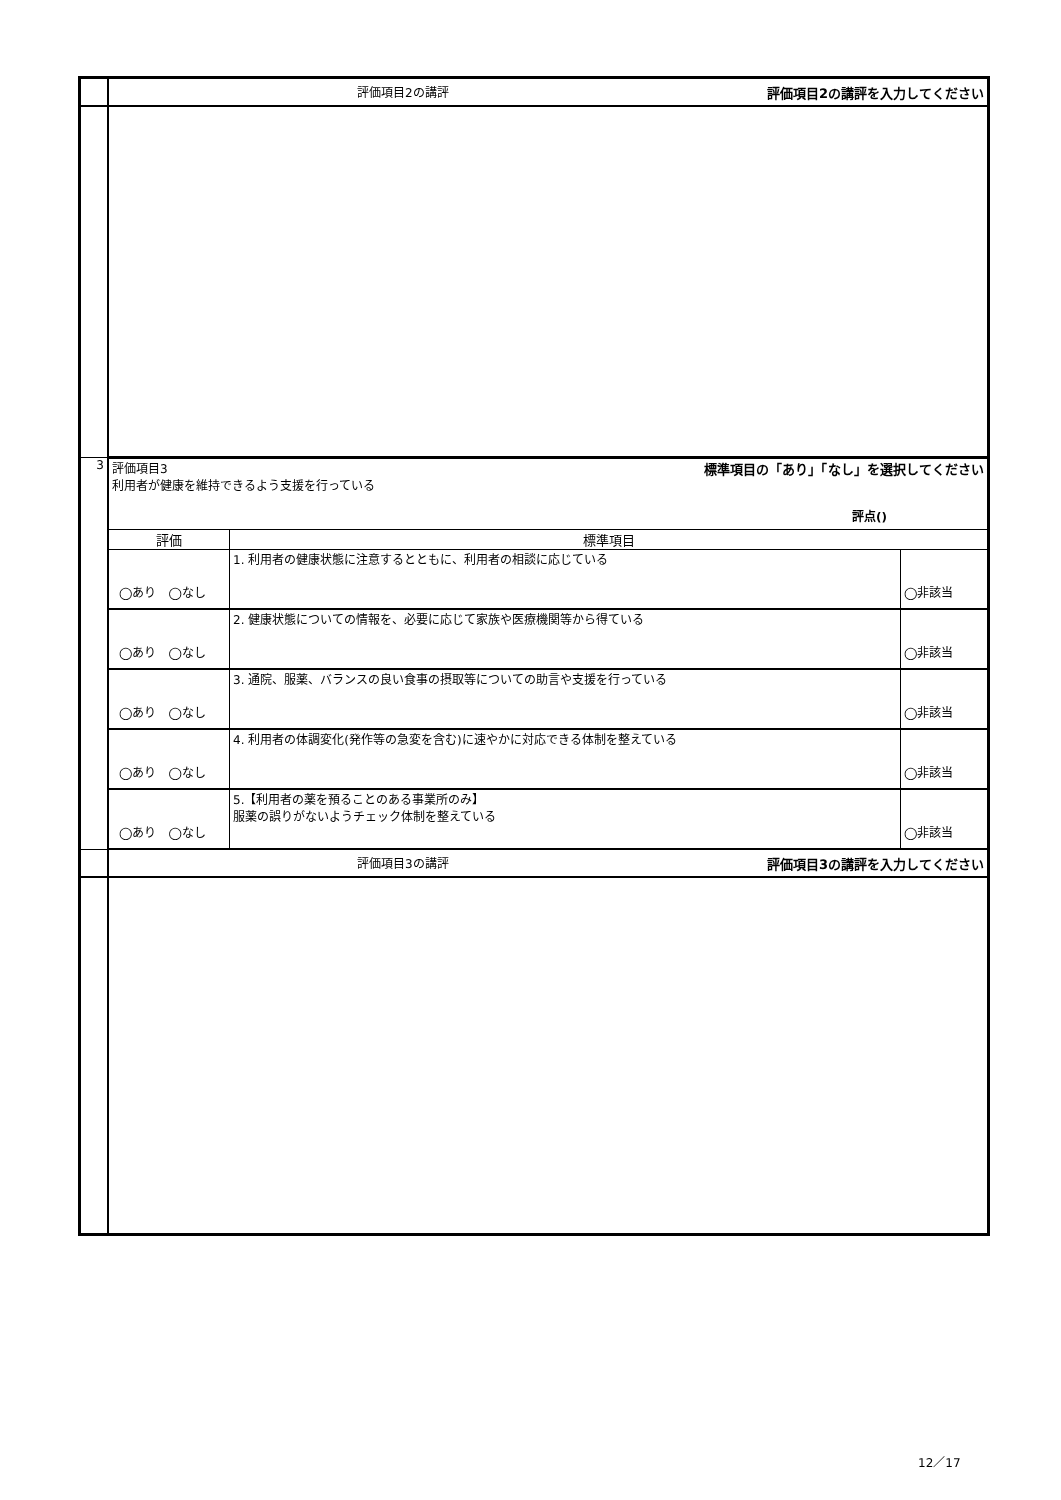| | 評価項目2の講評 評価項目2の講評を入力してください | | |
| 3 | 評価項目3 標準項目の「あり」「なし」を選択してください 利用者が健康を維持できるよう支援を行っている 評点() | | |
| | 評価 | 標準項目 | |
| | ◯あり ◯なし | 1. 利用者の健康状態に注意するとともに、利用者の相談に応じている | ◯非該当 |
| | ◯あり ◯なし | 2. 健康状態についての情報を、必要に応じて家族や医療機関等から得ている | ◯非該当 |
| | ◯あり ◯なし | 3. 通院、服薬、バランスの良い食事の摂取等についての助言や支援を行っている | ◯非該当 |
| | ◯あり ◯なし | 4. 利用者の体調変化(発作等の急変を含む)に速やかに対応できる体制を整えている | ◯非該当 |
| | ◯あり ◯なし | 5.【利用者の薬を預ることのある事業所のみ】 服薬の誤りがないようチェック体制を整えている | ◯非該当 |
| | 評価項目3の講評 評価項目3の講評を入力してください | | |
12／17